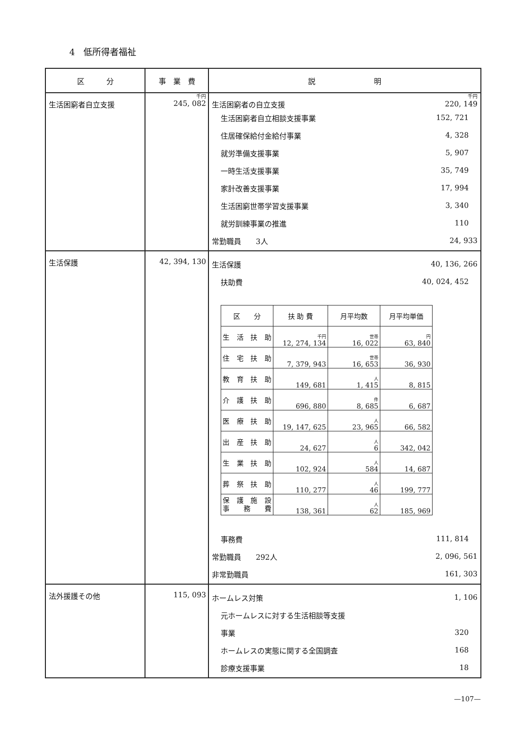4　低所得者福祉
| 区 分 | 事 業 費 | 説 明 |
| --- | --- | --- |
| 生活困窮者自立支援 | 千円 245, 082 | 千円 生活困窮者の自立支援 220, 149 生活困窮者自立相談支援事業 152, 721 住居確保給付金給付事業 4, 328 就労準備支援事業 5, 907 一時生活支援事業 35, 749 家計改善支援事業 17, 994 生活困窮世帯学習支援事業 3, 340 就労訓練事業の推進 110 常勤職員 3人 24, 933 |
| 生活保護 | 42, 394, 130 | 生活保護 40, 136, 266 扶助費 40, 024, 452 / 区 分 / 扶 助 費 / 月平均数 / 月平均単価 / / --- / --- / --- / --- / / 生活扶助 / 千円 12, 274, 134 / 世帯 16, 022 / 円 63, 840 / / 住宅扶助 / 7, 379, 943 / 世帯 16, 653 / 36, 930 / / 教育扶助 / 149, 681 / 人 1, 415 / 8, 815 / / 介護扶助 / 696, 880 / 件 8, 685 / 6, 687 / / 医療扶助 / 19, 147, 625 / 人 23, 965 / 66, 582 / / 出産扶助 / 24, 627 / 人 6 / 342, 042 / / 生業扶助 / 102, 924 / 人 584 / 14, 687 / / 葬祭扶助 / 110, 277 / 人 46 / 199, 777 / / 保護施設 事務費 / 138, 361 / 人 62 / 185, 969 / 事務費 111, 814 常勤職員 292人 2, 096, 561 非常勤職員 161, 303 |
| 法外援護その他 | 115, 093 | ホームレス対策 1, 106 元ホームレスに対する生活相談等支援 事業 320 ホームレスの実態に関する全国調査 168 診療支援事業 18 |
—107—